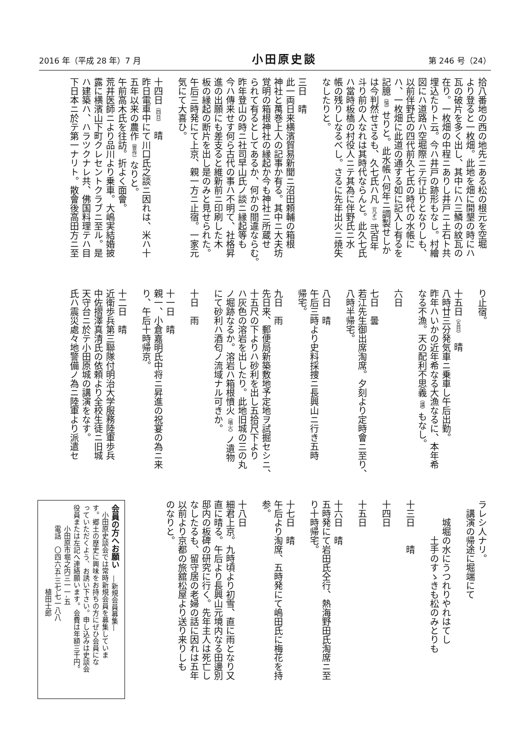2016 年（平成 28 年）7 月 小田原史談 第 246 号（24）
拾八番地の西の地先ニある松の根元を空堀
より登ると一枚畑。此地を畑に開墾の時にハ
瓦の破片を多く出し、其中にハ三鱗の紋瓦の
在り。一枚畑の中程ニありし井戸ニ土石ト共
埋込たりト云。今ハ井戸の跡形もなし。村繪
図にハ道路ハ空堀際ニテ行止りとなりしも、
以前伴野氏の四代前久七氏の時代の水帳に
ハ、一枚畑に此道の通する如に記入し有るを
記臆（憶）せりと。此水帳ハ何年ニ調製せしか
は今判然せさるも、久七氏ハ凡（凡そ）弐百年
斗り前の人なれは其時代ならんと。此久七氏
ハ當時板橋の村役人ニテ其為に伴野氏ニ水
帳の残りしなるべし。さるに先年出火ニ焼失
なしたりと。
三日　晴
此一両日来横濱貿易新聞ニ沼田頼輔の箱根
神社と萬巻上人の記事か有る。其中ニ大夫坊
覚明の箱根神社の縁起か今も神社ニ所蔵せ
られて有るとしてあるか、何かの間違ならむ。
昨年登山の時ニ社司早山氏ノ談ニ縁起等も
今ハ傳来せす何ら古代の事ハ不明て、社格昇
進の出願にも差支ると維新前ニ印刷した木
板の縁起の断片を出し是のみと見せられた。
午后三時発にて上京、親一方ニ止宿。一家元
気にて大喜ひ。
十四日（四日）　晴
昨日電車中にて川口氏之談ニ因れは、米ハ十
五年以来の農作（豊作）なりと。
午前高木氏を往訪。折よく面會。
荒井医師ニより品川より乗車。大嶋実結婚披
露に横濱山下町クレセントクラブニ至ル。是
ハ建築ハ、ハラツクナレ共、佛国料理テハ目
下日本ニ於テ第一ナリト。散會後高田方ニ至
り止宿。
十五日（五日）　晴
八時廿三分発気車ニ乗車し午后出勤。
昨年ハいかの近年希なる大漁なるに、本年希
なる不漁。天の配利不思義（議）もなし。
六日
七日　曇
若江先生御出席淘席。夕刻より定時會ニ至り、
八時半帰宅。
八日　晴
午后三時より史料採捜ニ長興山ニ行き五時
帰宅。
九日　雨
先日来、郵便局新築敷地予定地ヲ試掘セシニ、
十五尺の下よりハ砂利を出し五拾尺下より
ハ灰色の溶岩を出したり。此地旧城の三の丸
ノ堀跡なるか。溶岩ハ箱根憤火（噴火）ノ遺物
にて砂利ハ酒匂ノ流域ナル可きか。
十日　雨
十一日　晴
親一、小倉嘉明氏中将ニ昇進の祝宴の為ニ来
り、午后十時帰京。
十二日　晴
近衛歩兵第三聯隊付明治大学服務陸軍歩兵
中佐摺澤真清氏の依頼より全校生徒ニ旧城
天守台ニ於テ小田原城の講演をなす。
氏ハ震災處々地警備ノ為ニ陸軍より派遣セ
ラレシ人ナリ。
　講演の帰途に堀端にて
　　城堀の水にうつれりやれはてし
　　　　土手のすゝきも松のみとりも
十三日　　晴
十四日
十五日
十六日　晴
五時発にて岩田氏仝行、熱海野田氏淘席ニ至
り十時帰宅。
十七日　晴
午后より淘席、五時発にて嶋田氏に梅花を持
参。
十八日
細君上京。九時頃より初雪、直に雨となり又
直に晴る。午后より長興山元境内なる田邊別
邸内の板碑の研究に行く。先年主人は死亡し
なしたるも、留守居の老婦の話に因れは五年
以前より京都の旅舘松屋より送り来りしも
のなりと。
会員の方へお願い　―新規会員募集―
　小田原史談会では常時新規会員を募集していま
す。郷土の歴史に興味をお持ちの方にぜひ会員にな
っていただくよう、お誘い下さい。申し込みは史談会
役員または左記へ連絡願います。会費は年額三千円。
　　　小田原市堀之内三一一-五
　　　電話　〇四六五-三七-七一八八
　　　　　　　　　　　　植田士郎